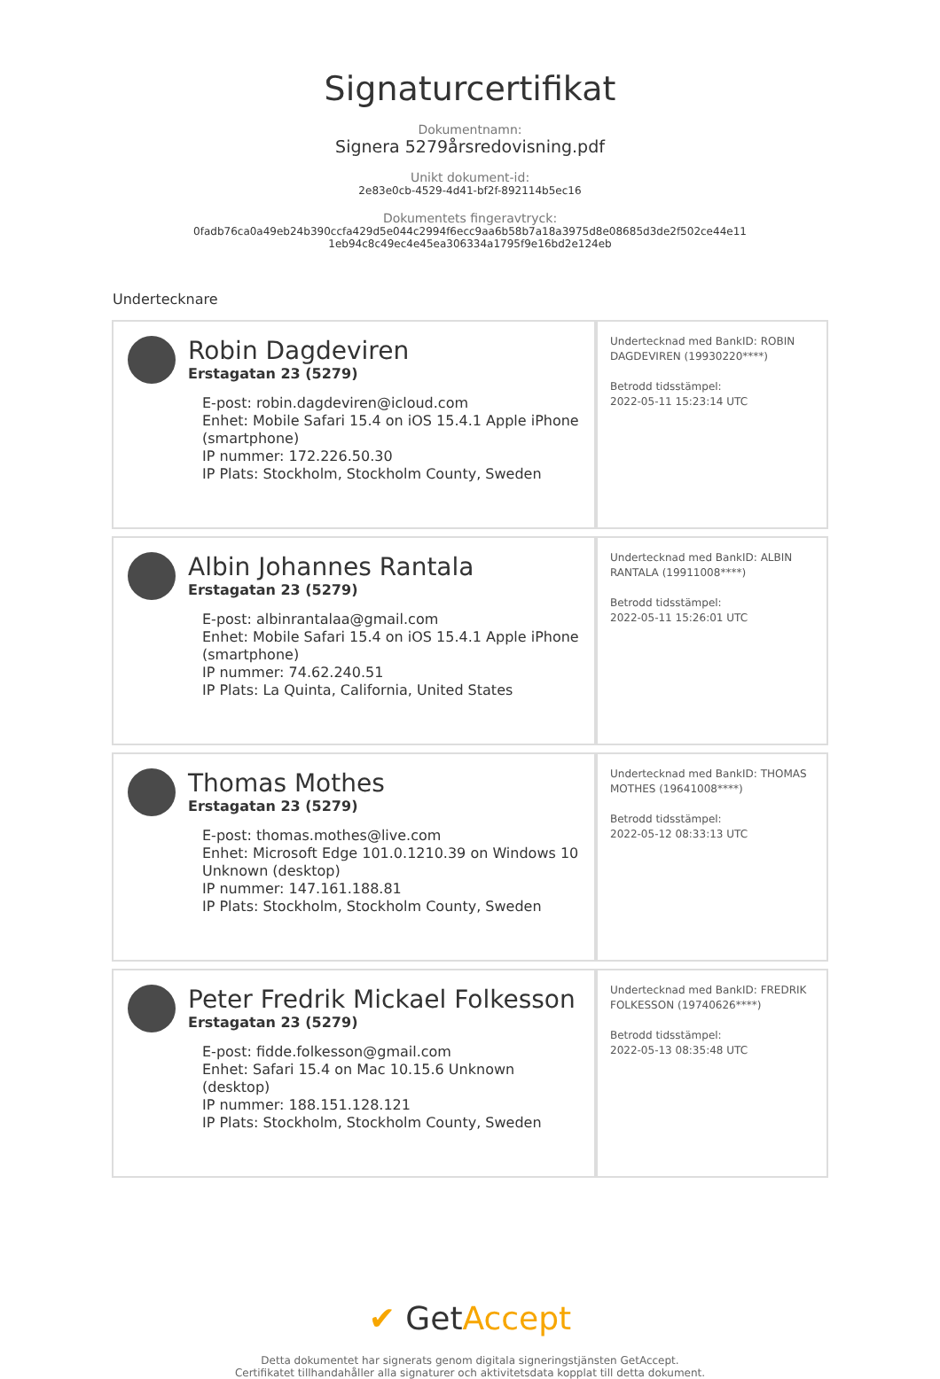Signaturcertifikat
Dokumentnamn:
Signera 5279årsredovisning.pdf
Unikt dokument-id:
2e83e0cb-4529-4d41-bf2f-892114b5ec16
Dokumentets fingeravtryck:
0fadb76ca0a49eb24b390ccfa429d5e044c2994f6ecc9aa6b58b7a18a3975d8e08685d3de2f502ce44e11
1eb94c8c49ec4e45ea306334a1795f9e16bd2e124eb
Undertecknare
| Robin Dagdeviren Erstagatan 23 (5279) E-post: robin.dagdeviren@icloud.com Enhet: Mobile Safari 15.4 on iOS 15.4.1 Apple iPhone (smartphone) IP nummer: 172.226.50.30 IP Plats: Stockholm, Stockholm County, Sweden | Undertecknad med BankID: ROBIN DAGDEVIREN (19930220****) Betrodd tidsstämpel: 2022-05-11 15:23:14 UTC |
| Albin Johannes Rantala Erstagatan 23 (5279) E-post: albinrantalaa@gmail.com Enhet: Mobile Safari 15.4 on iOS 15.4.1 Apple iPhone (smartphone) IP nummer: 74.62.240.51 IP Plats: La Quinta, California, United States | Undertecknad med BankID: ALBIN RANTALA (19911008****) Betrodd tidsstämpel: 2022-05-11 15:26:01 UTC |
| Thomas Mothes Erstagatan 23 (5279) E-post: thomas.mothes@live.com Enhet: Microsoft Edge 101.0.1210.39 on Windows 10 Unknown (desktop) IP nummer: 147.161.188.81 IP Plats: Stockholm, Stockholm County, Sweden | Undertecknad med BankID: THOMAS MOTHES (19641008****) Betrodd tidsstämpel: 2022-05-12 08:33:13 UTC |
| Peter Fredrik Mickael Folkesson Erstagatan 23 (5279) E-post: fidde.folkesson@gmail.com Enhet: Safari 15.4 on Mac 10.15.6 Unknown (desktop) IP nummer: 188.151.128.121 IP Plats: Stockholm, Stockholm County, Sweden | Undertecknad med BankID: FREDRIK FOLKESSON (19740626****) Betrodd tidsstämpel: 2022-05-13 08:35:48 UTC |
✔ GetAccept
Detta dokumentet har signerats genom digitala signeringstjänsten GetAccept.
Certifikatet tillhandahåller alla signaturer och aktivitetsdata kopplat till detta dokument.